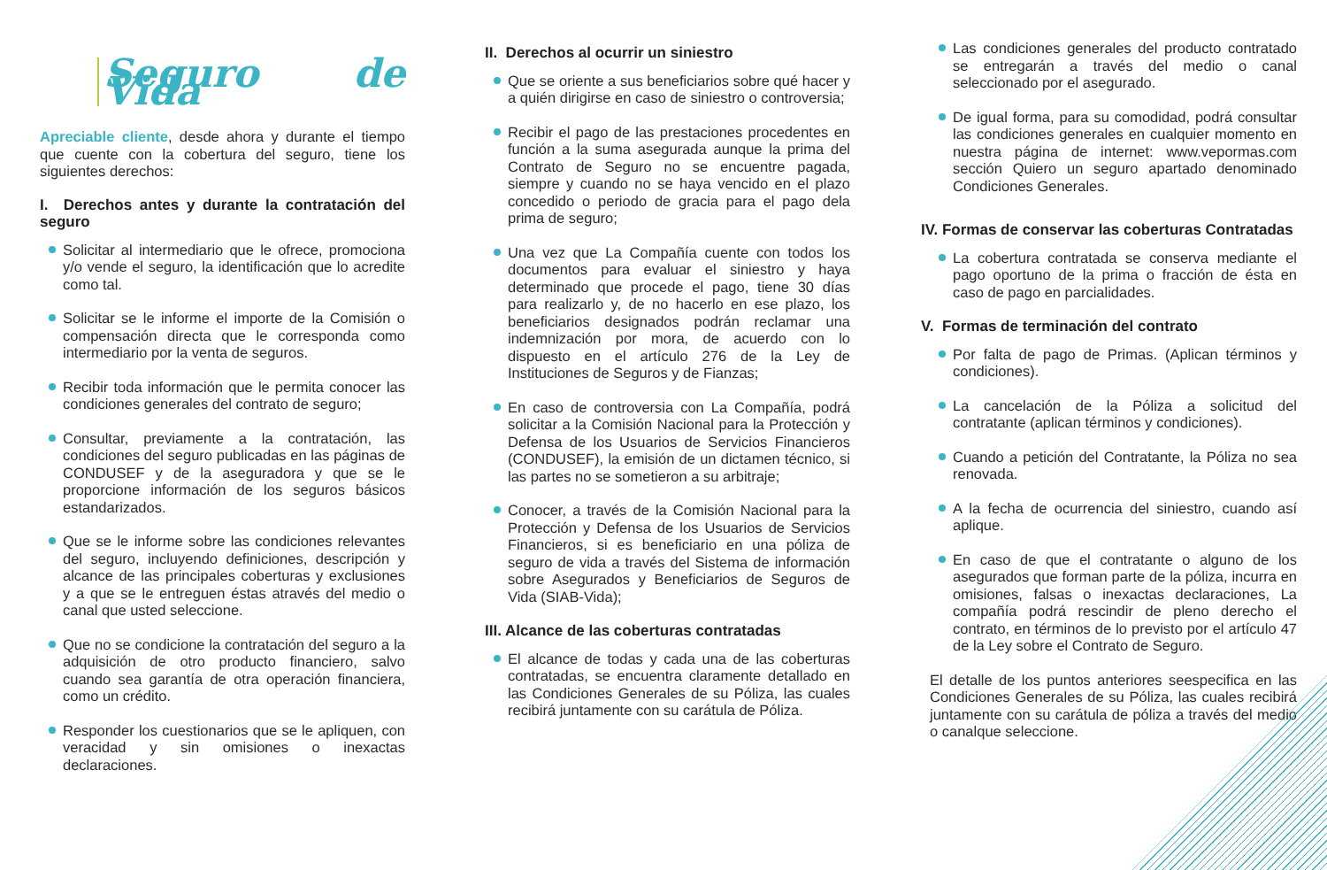Seguro de Vida
Apreciable cliente, desde ahora y durante el tiempo que cuente con la cobertura del seguro, tiene los siguientes derechos:
I. Derechos antes y durante la contratación del seguro
Solicitar al intermediario que le ofrece, promociona y/o vende el seguro, la identificación que lo acredite como tal.
Solicitar se le informe el importe de la Comisión o compensación directa que le corresponda como intermediario por la venta de seguros.
Recibir toda información que le permita conocer las condiciones generales del contrato de seguro;
Consultar, previamente a la contratación, las condiciones del seguro publicadas en las páginas de CONDUSEF y de la aseguradora y que se le proporcione información de los seguros básicos estandarizados.
Que se le informe sobre las condiciones relevantes del seguro, incluyendo definiciones, descripción y alcance de las principales coberturas y exclusiones y a que se le entreguen éstas através del medio o canal que usted seleccione.
Que no se condicione la contratación del seguro a la adquisición de otro producto financiero, salvo cuando sea garantía de otra operación financiera, como un crédito.
Responder los cuestionarios que se le apliquen, con veracidad y sin omisiones o inexactas declaraciones.
II. Derechos al ocurrir un siniestro
Que se oriente a sus beneficiarios sobre qué hacer y a quién dirigirse en caso de siniestro o controversia;
Recibir el pago de las prestaciones procedentes en función a la suma asegurada aunque la prima del Contrato de Seguro no se encuentre pagada, siempre y cuando no se haya vencido en el plazo concedido o periodo de gracia para el pago dela prima de seguro;
Una vez que La Compañía cuente con todos los documentos para evaluar el siniestro y haya determinado que procede el pago, tiene 30 días para realizarlo y, de no hacerlo en ese plazo, los beneficiarios designados podrán reclamar una indemnización por mora, de acuerdo con lo dispuesto en el artículo 276 de la Ley de Instituciones de Seguros y de Fianzas;
En caso de controversia con La Compañía, podrá solicitar a la Comisión Nacional para la Protección y Defensa de los Usuarios de Servicios Financieros (CONDUSEF), la emisión de un dictamen técnico, si las partes no se sometieron a su arbitraje;
Conocer, a través de la Comisión Nacional para la Protección y Defensa de los Usuarios de Servicios Financieros, si es beneficiario en una póliza de seguro de vida a través del Sistema de información sobre Asegurados y Beneficiarios de Seguros de Vida (SIAB-Vida);
III. Alcance de las coberturas contratadas
El alcance de todas y cada una de las coberturas contratadas, se encuentra claramente detallado en las Condiciones Generales de su Póliza, las cuales recibirá juntamente con su carátula de Póliza.
Las condiciones generales del producto contratado se entregarán a través del medio o canal seleccionado por el asegurado.
De igual forma, para su comodidad, podrá consultar las condiciones generales en cualquier momento en nuestra página de internet: www.vepormas.com sección Quiero un seguro apartado denominado Condiciones Generales.
IV. Formas de conservar las coberturas Contratadas
La cobertura contratada se conserva mediante el pago oportuno de la prima o fracción de ésta en caso de pago en parcialidades.
V. Formas de terminación del contrato
Por falta de pago de Primas. (Aplican términos y condiciones).
La cancelación de la Póliza a solicitud del contratante (aplican términos y condiciones).
Cuando a petición del Contratante, la Póliza no sea renovada.
A la fecha de ocurrencia del siniestro, cuando así aplique.
En caso de que el contratante o alguno de los asegurados que forman parte de la póliza, incurra en omisiones, falsas o inexactas declaraciones, La compañía podrá rescindir de pleno derecho el contrato, en términos de lo previsto por el artículo 47 de la Ley sobre el Contrato de Seguro.
El detalle de los puntos anteriores seespecifica en las Condiciones Generales de su Póliza, las cuales recibirá juntamente con su carátula de póliza a través del medio o canalque seleccione.